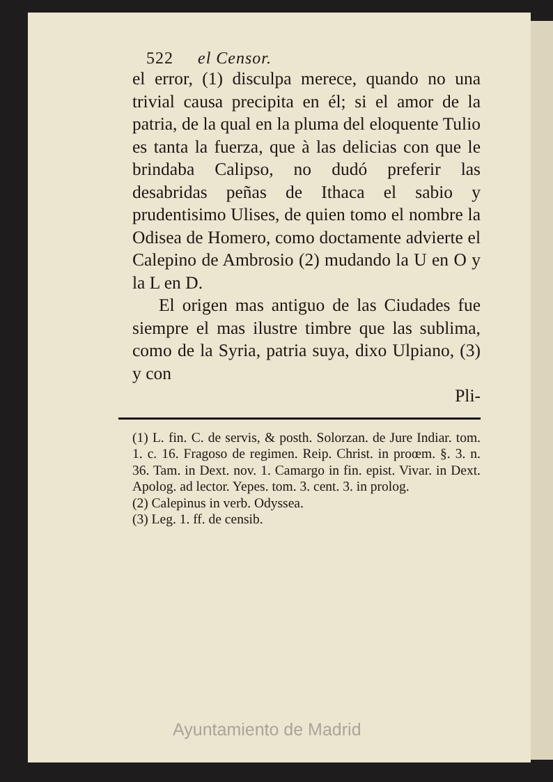522 el Censor.
el error, (1) disculpa merece, quando no una trivial causa precipita en él; si el amor de la patria, de la qual en la pluma del eloquente Tulio es tanta la fuerza, que à las delicias con que le brindaba Calipso, no dudó preferir las desabridas peñas de Ithaca el sabio y prudentisimo Ulises, de quien tomo el nombre la Odisea de Homero, como doctamente advierte el Calepino de Ambrosio (2) mudando la U en O y la L en D.
El origen mas antiguo de las Ciudades fue siempre el mas ilustre timbre que las sublima, como de la Syria, patria suya, dixo Ulpiano, (3) y con
Pli-
(1) L. fin. C. de servis, & posth. Solorzan. de Jure Indiar. tom. 1. c. 16. Fragoso de regimen. Reip. Christ. in proœm. §. 3. n. 36. Tam. in Dext. nov. 1. Camargo in fin. epist. Vivar. in Dext. Apolog. ad lector. Yepes. tom. 3. cent. 3. in prolog.
(2) Calepinus in verb. Odyssea.
(3) Leg. 1. ff. de censib.
Ayuntamiento de Madrid